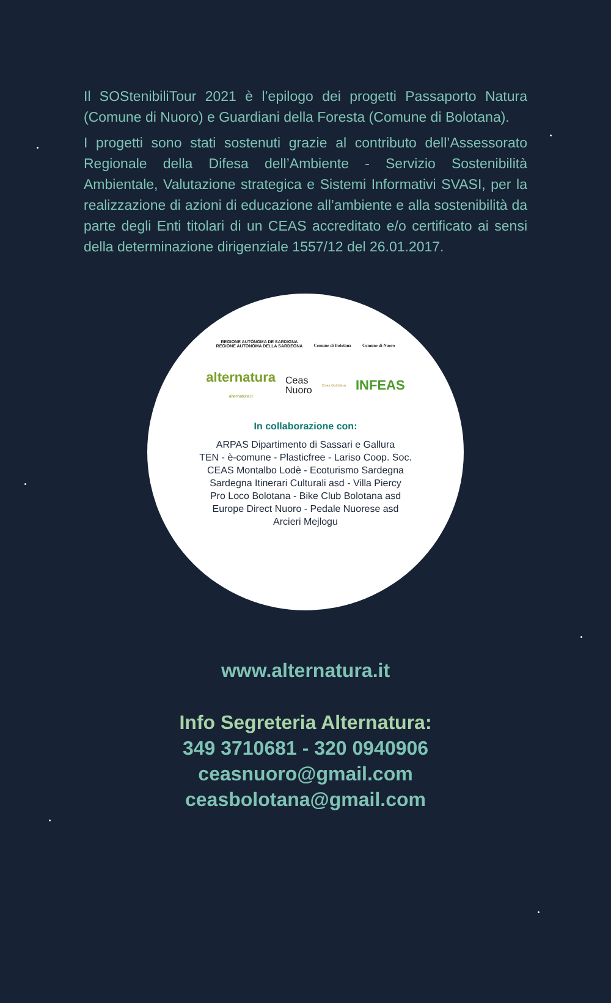Il SOStenibiliTour 2021 è l’epilogo dei progetti Passaporto Natura (Comune di Nuoro) e Guardiani della Foresta (Comune di Bolotana).
I progetti sono stati sostenuti grazie al contributo dell’Assessorato Regionale della Difesa dell’Ambiente - Servizio Sostenibilità Ambientale, Valutazione strategica e Sistemi Informativi SVASI, per la realizzazione di azioni di educazione all’ambiente e alla sostenibilità da parte degli Enti titolari di un CEAS accreditato e/o certificato ai sensi della determinazione dirigenziale 1557/12 del 26.01.2017.
REGIONE AUTÒNOMA DE SARDIGNA
REGIONE AUTONOMA DELLA SARDEGNA
Comune di Bolotana
Comune di Nuoro
alternatura
alternatura.it
Ceas
Nuoro
Ceas Bolotana
INFEAS
In collaborazione con:
ARPAS Dipartimento di Sassari e Gallura
TEN - è-comune - Plasticfree - Lariso Coop. Soc.
CEAS Montalbo Lodè - Ecoturismo Sardegna
Sardegna Itinerari Culturali asd - Villa Piercy
Pro Loco Bolotana - Bike Club Bolotana asd
Europe Direct Nuoro - Pedale Nuorese asd
Arcieri Mejlogu
www.alternatura.it
Info Segreteria Alternatura:
349 3710681 - 320 0940906
ceasnuoro@gmail.com
ceasbolotana@gmail.com